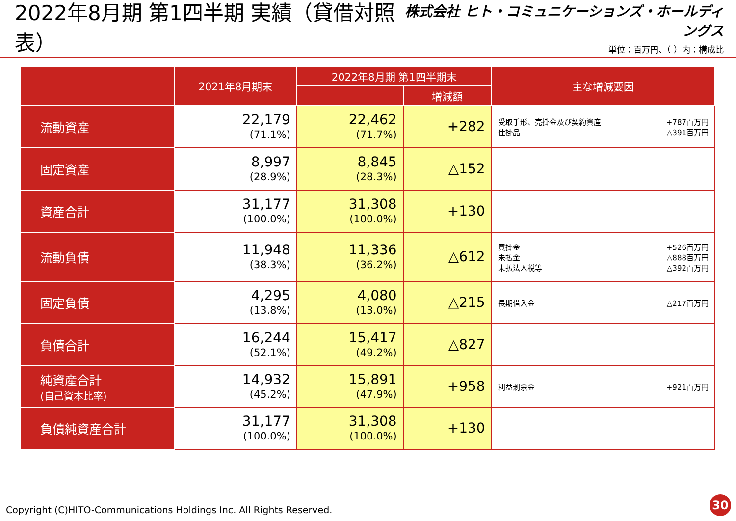2022年8月期 第1四半期 実績（貸借対照表）
株式会社 ヒト・コミュニケーションズ・ホールディングス
単位：百万円、（ ）内：構成比
| | 2021年8月期末 | 2022年8月期 第1四半期末 | | 主な増減要因 |
| --- | --- | --- | --- | --- |
| | | | 増減額 | |
| 流動資産 | 22,179 (71.1%) | 22,462 (71.7%) | +282 | 受取手形、売掛金及び契約資産 +787百万円 仕掛品 △391百万円 |
| 固定資産 | 8,997 (28.9%) | 8,845 (28.3%) | △152 | |
| 資産合計 | 31,177 (100.0%) | 31,308 (100.0%) | +130 | |
| 流動負債 | 11,948 (38.3%) | 11,336 (36.2%) | △612 | 買掛金 +526百万円 未払金 △888百万円 未払法人税等 △392百万円 |
| 固定負債 | 4,295 (13.8%) | 4,080 (13.0%) | △215 | 長期借入金 △217百万円 |
| 負債合計 | 16,244 (52.1%) | 15,417 (49.2%) | △827 | |
| 純資産合計 (自己資本比率) | 14,932 (45.2%) | 15,891 (47.9%) | +958 | 利益剰余金 +921百万円 |
| 負債純資産合計 | 31,177 (100.0%) | 31,308 (100.0%) | +130 | |
Copyright (C)HITO-Communications Holdings Inc. All Rights Reserved.
30